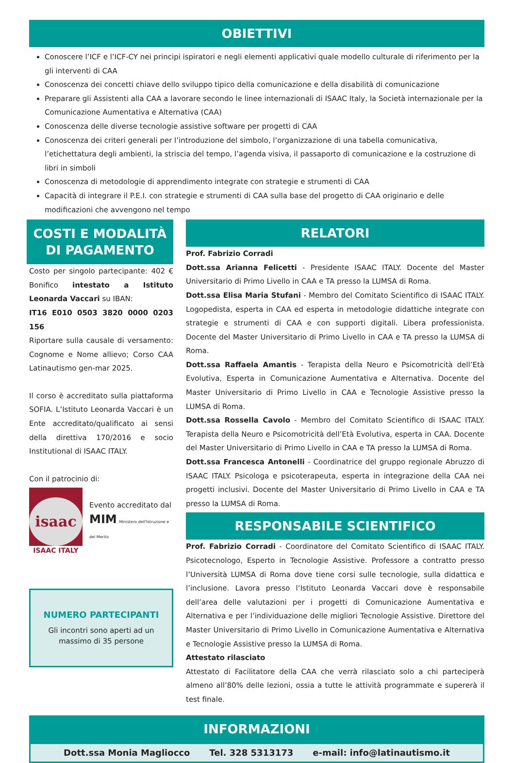OBIETTIVI
Conoscere l’ICF e l’ICF-CY nei principi ispiratori e negli elementi applicativi quale modello culturale di riferimento per la gli interventi di CAA
Conoscenza dei concetti chiave dello sviluppo tipico della comunicazione e della disabilità di comunicazione
Preparare gli Assistenti alla CAA a lavorare secondo le linee internazionali di ISAAC Italy, la Società internazionale per la Comunicazione Aumentativa e Alternativa (CAA)
Conoscenza delle diverse tecnologie assistive software per progetti di CAA
Conoscenza dei criteri generali per l’introduzione del simbolo, l’organizzazione di una tabella comunicativa, l’etichettatura degli ambienti, la striscia del tempo, l’agenda visiva, il passaporto di comunicazione e la costruzione di libri in simboli
Conoscenza di metodologie di apprendimento integrate con strategie e strumenti di CAA
Capacità di integrare il P.E.I. con strategie e strumenti di CAA sulla base del progetto di CAA originario e delle modificazioni che avvengono nel tempo
COSTI E MODALITÀ
DI PAGAMENTO
Costo per singolo partecipante: 402 € Bonifico intestato a Istituto Leonarda Vaccari su IBAN:
IT16 E010 0503 3820 0000 0203 156
Riportare sulla causale di versamento: Cognome e Nome allievo; Corso CAA Latinautismo gen-mar 2025.
Il corso è accreditato sulla piattaforma SOFIA. L’Istituto Leonarda Vaccari è un Ente accreditato/qualificato ai sensi della direttiva 170/2016 e socio Institutional di ISAAC ITALY.
Con il patrocinio di:
isaac
ISAAC ITALY
Evento accreditato dal
MIM Ministero dell'Istruzione e del Merito
NUMERO PARTECIPANTI
Gli incontri sono aperti ad un massimo di 35 persone
RELATORI
Prof. Fabrizio Corradi
Dott.ssa Arianna Felicetti - Presidente ISAAC ITALY. Docente del Master Universitario di Primo Livello in CAA e TA presso la LUMSA di Roma.
Dott.ssa Elisa Maria Stufani - Membro del Comitato Scientifico di ISAAC ITALY. Logopedista, esperta in CAA ed esperta in metodologie didattiche integrate con strategie e strumenti di CAA e con supporti digitali. Libera professionista. Docente del Master Universitario di Primo Livello in CAA e TA presso la LUMSA di Roma.
Dott.ssa Raffaela Amantis - Terapista della Neuro e Psicomotricità dell’Età Evolutiva, Esperta in Comunicazione Aumentativa e Alternativa. Docente del Master Universitario di Primo Livello in CAA e Tecnologie Assistive presso la LUMSA di Roma.
Dott.ssa Rossella Cavolo - Membro del Comitato Scientifico di ISAAC ITALY. Terapista della Neuro e Psicomotricità dell’Età Evolutiva, esperta in CAA. Docente del Master Universitario di Primo Livello in CAA e TA presso la LUMSA di Roma.
Dott.ssa Francesca Antonelli - Coordinatrice del gruppo regionale Abruzzo di ISAAC ITALY. Psicologa e psicoterapeuta, esperta in integrazione della CAA nei progetti inclusivi. Docente del Master Universitario di Primo Livello in CAA e TA presso la LUMSA di Roma.
RESPONSABILE SCIENTIFICO
Prof. Fabrizio Corradi - Coordinatore del Comitato Scientifico di ISAAC ITALY. Psicotecnologo, Esperto in Tecnologie Assistive. Professore a contratto presso l’Università LUMSA di Roma dove tiene corsi sulle tecnologie, sulla didattica e l’inclusione. Lavora presso l’Istituto Leonarda Vaccari dove è responsabile dell’area delle valutazioni per i progetti di Comunicazione Aumentativa e Alternativa e per l’individuazione delle migliori Tecnologie Assistive. Direttore del Master Universitario di Primo Livello in Comunicazione Aumentativa e Alternativa e Tecnologie Assistive presso la LUMSA di Roma.
Attestato rilasciato
Attestato di Facilitatore della CAA che verrà rilasciato solo a chi parteciperà almeno all’80% delle lezioni, ossia a tutte le attività programmate e supererà il test finale.
INFORMAZIONI
Dott.ssa Monia Magliocco Tel. 328 5313173 e-mail: info@latinautismo.it